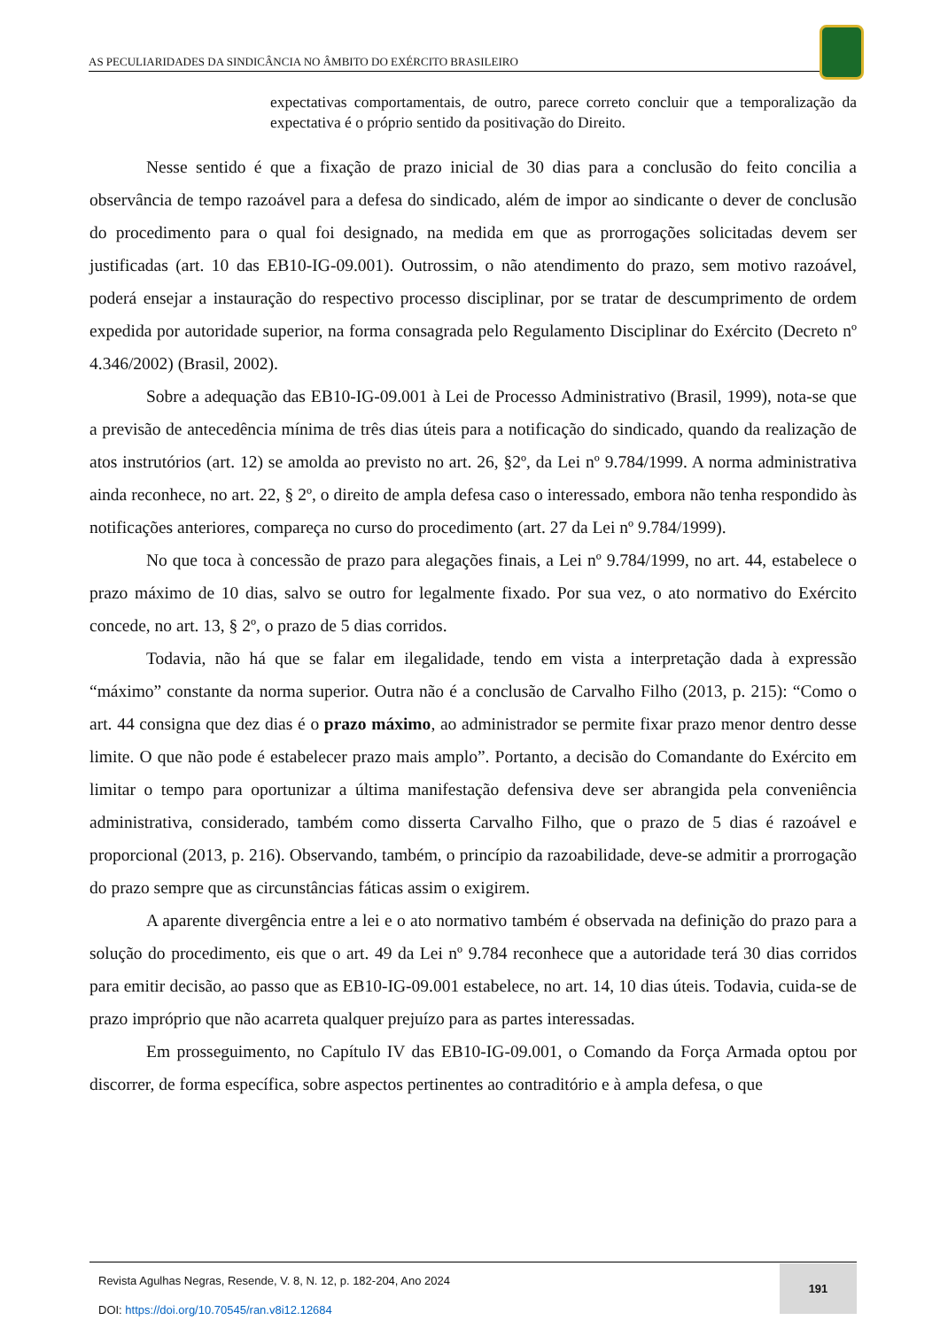AS PECULIARIDADES DA SINDICÂNCIA NO ÂMBITO DO EXÉRCITO BRASILEIRO
expectativas comportamentais, de outro, parece correto concluir que a temporalização da expectativa é o próprio sentido da positivação do Direito.
Nesse sentido é que a fixação de prazo inicial de 30 dias para a conclusão do feito concilia a observância de tempo razoável para a defesa do sindicado, além de impor ao sindicante o dever de conclusão do procedimento para o qual foi designado, na medida em que as prorrogações solicitadas devem ser justificadas (art. 10 das EB10-IG-09.001). Outrossim, o não atendimento do prazo, sem motivo razoável, poderá ensejar a instauração do respectivo processo disciplinar, por se tratar de descumprimento de ordem expedida por autoridade superior, na forma consagrada pelo Regulamento Disciplinar do Exército (Decreto nº 4.346/2002) (Brasil, 2002).
Sobre a adequação das EB10-IG-09.001 à Lei de Processo Administrativo (Brasil, 1999), nota-se que a previsão de antecedência mínima de três dias úteis para a notificação do sindicado, quando da realização de atos instrutórios (art. 12) se amolda ao previsto no art. 26, §2º, da Lei nº 9.784/1999. A norma administrativa ainda reconhece, no art. 22, § 2º, o direito de ampla defesa caso o interessado, embora não tenha respondido às notificações anteriores, compareça no curso do procedimento (art. 27 da Lei nº 9.784/1999).
No que toca à concessão de prazo para alegações finais, a Lei nº 9.784/1999, no art. 44, estabelece o prazo máximo de 10 dias, salvo se outro for legalmente fixado. Por sua vez, o ato normativo do Exército concede, no art. 13, § 2º, o prazo de 5 dias corridos.
Todavia, não há que se falar em ilegalidade, tendo em vista a interpretação dada à expressão “máximo” constante da norma superior. Outra não é a conclusão de Carvalho Filho (2013, p. 215): “Como o art. 44 consigna que dez dias é o prazo máximo, ao administrador se permite fixar prazo menor dentro desse limite. O que não pode é estabelecer prazo mais amplo”. Portanto, a decisão do Comandante do Exército em limitar o tempo para oportunizar a última manifestação defensiva deve ser abrangida pela conveniência administrativa, considerado, também como disserta Carvalho Filho, que o prazo de 5 dias é razoável e proporcional (2013, p. 216). Observando, também, o princípio da razoabilidade, deve-se admitir a prorrogação do prazo sempre que as circunstâncias fáticas assim o exigirem.
A aparente divergência entre a lei e o ato normativo também é observada na definição do prazo para a solução do procedimento, eis que o art. 49 da Lei nº 9.784 reconhece que a autoridade terá 30 dias corridos para emitir decisão, ao passo que as EB10-IG-09.001 estabelece, no art. 14, 10 dias úteis. Todavia, cuida-se de prazo impróprio que não acarreta qualquer prejuízo para as partes interessadas.
Em prosseguimento, no Capítulo IV das EB10-IG-09.001, o Comando da Força Armada optou por discorrer, de forma específica, sobre aspectos pertinentes ao contraditório e à ampla defesa, o que
Revista Agulhas Negras, Resende, V. 8, N. 12, p. 182-204, Ano 2024
DOI: https://doi.org/10.70545/ran.v8i12.12684
191